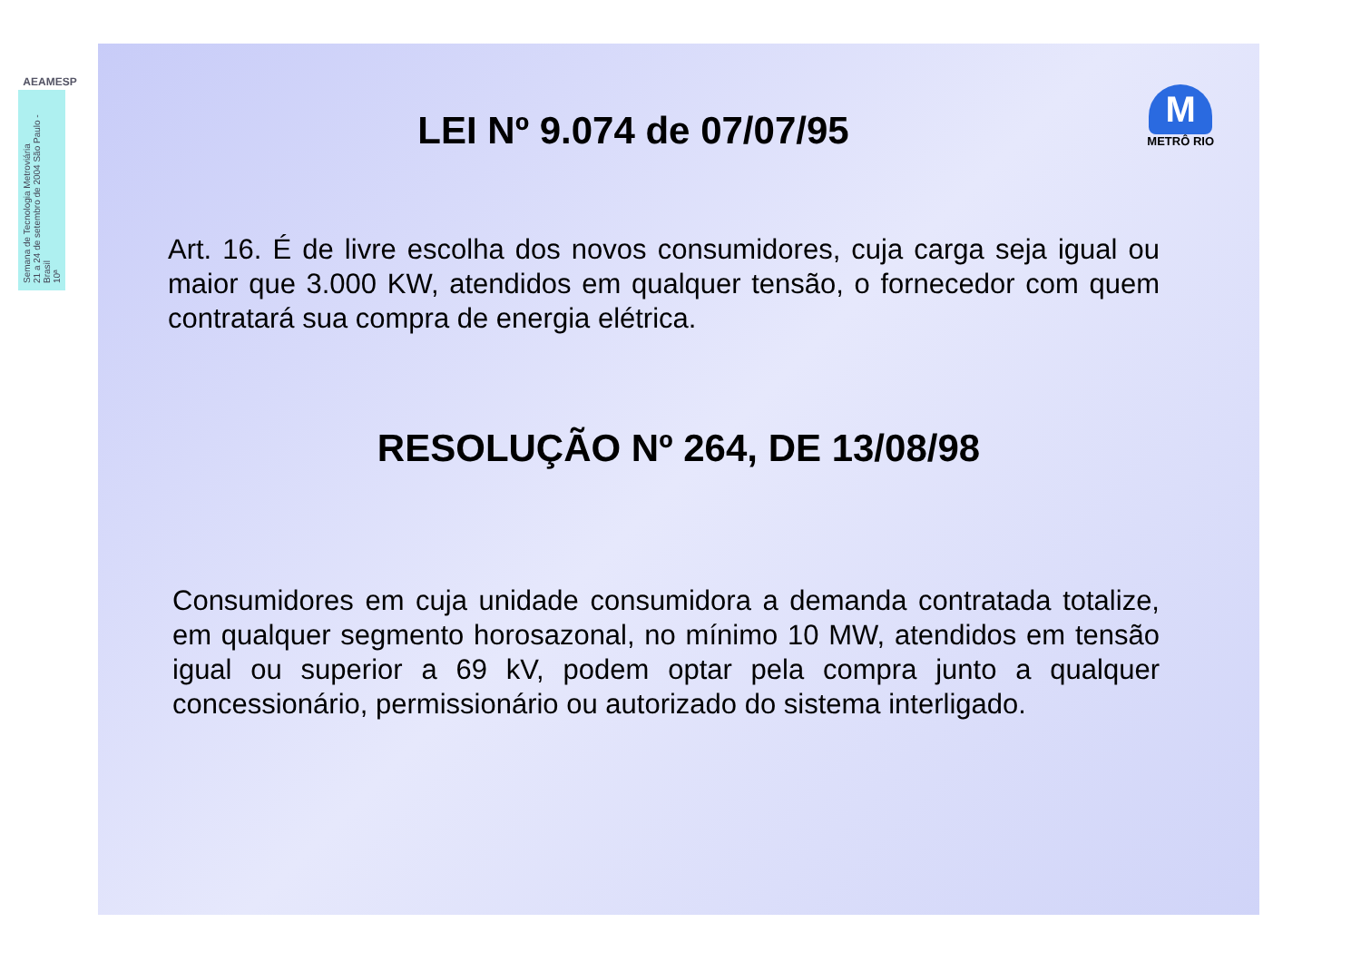AEAMESP
Semana de Tecnologia Metroviária
21 a 24 de setembro de 2004 São Paulo - Brasil
10ª
M
METRÔ RIO
LEI Nº 9.074 de 07/07/95
Art. 16. É de livre escolha dos novos consumidores, cuja carga seja igual ou maior que 3.000 KW, atendidos em qualquer tensão, o fornecedor com quem contratará sua compra de energia elétrica.
RESOLUÇÃO Nº 264, DE 13/08/98
Consumidores em cuja unidade consumidora a demanda contratada totalize, em qualquer segmento horosazonal, no mínimo 10 MW, atendidos em tensão igual ou superior a 69 kV, podem optar pela compra junto a qualquer concessionário, permissionário ou autorizado do sistema interligado.